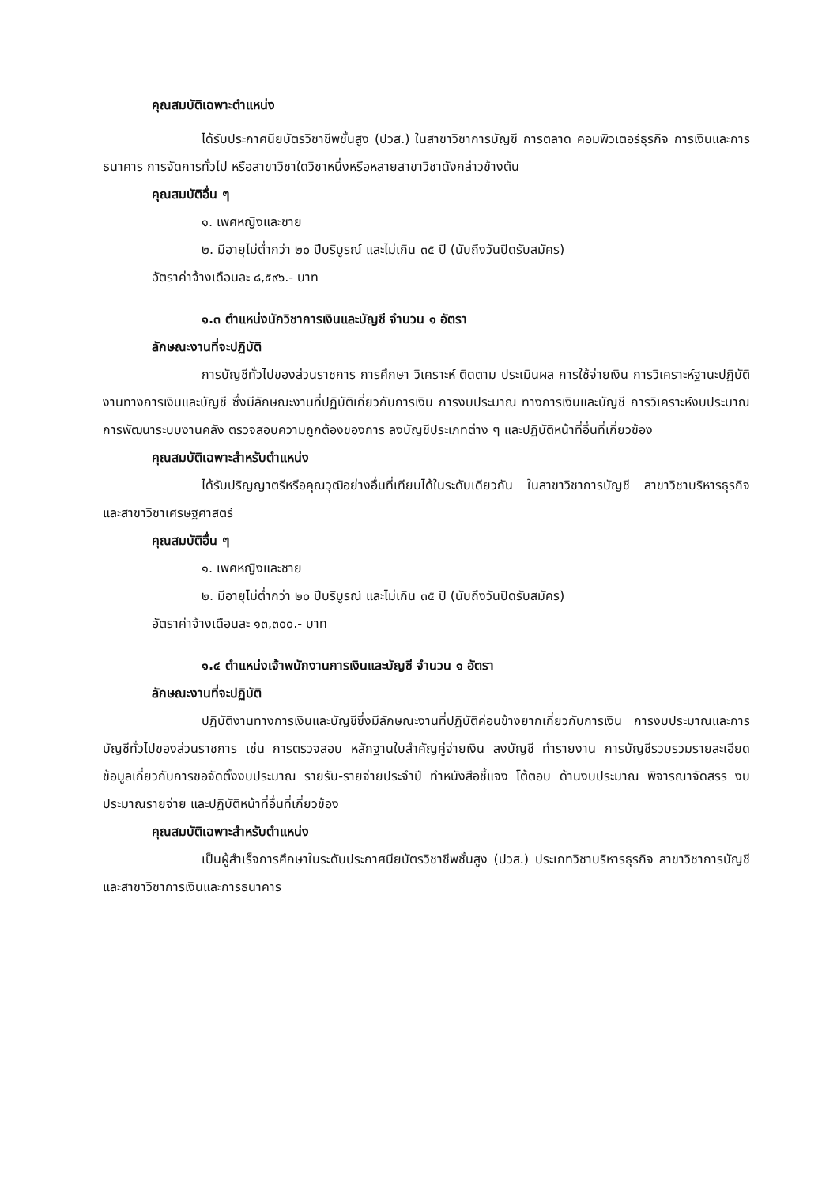คุณสมบัติเฉพาะตำแหน่ง
ได้รับประกาศนียบัตรวิชาชีพชั้นสูง (ปวส.) ในสาขาวิชาการบัญชี การตลาด คอมพิวเตอร์ธุรกิจ การเงินและการธนาคาร การจัดการทั่วไป หรือสาขาวิชาใดวิชาหนึ่งหรือหลายสาขาวิชาดังกล่าวข้างต้น
คุณสมบัติอื่น ๆ
๑. เพศหญิงและชาย
๒. มีอายุไม่ต่ำกว่า ๒๐ ปีบริบูรณ์ และไม่เกิน ๓๕ ปี (นับถึงวันปิดรับสมัคร)
อัตราค่าจ้างเดือนละ ๘,๕๙๖.- บาท
๑.๓ ตำแหน่งนักวิชาการเงินและบัญชี จำนวน ๑ อัตรา
ลักษณะงานที่จะปฏิบัติ
การบัญชีทั่วไปของส่วนราชการ การศึกษา วิเคราะห์ ติดตาม ประเมินผล การใช้จ่ายเงิน การวิเคราะห์ฐานะปฏิบัติงานทางการเงินและบัญชี ซึ่งมีลักษณะงานที่ปฏิบัติเกี่ยวกับการเงิน การงบประมาณ ทางการเงินและบัญชี การวิเคราะห์งบประมาณ การพัฒนาระบบงานคลัง ตรวจสอบความถูกต้องของการ ลงบัญชีประเภทต่าง ๆ และปฏิบัติหน้าที่อื่นที่เกี่ยวข้อง
คุณสมบัติเฉพาะสำหรับตำแหน่ง
ได้รับปริญญาตรีหรือคุณวุฒิอย่างอื่นที่เทียบได้ในระดับเดียวกัน ในสาขาวิชาการบัญชี สาขาวิชาบริหารธุรกิจ และสาขาวิชาเศรษฐศาสตร์
คุณสมบัติอื่น ๆ
๑. เพศหญิงและชาย
๒. มีอายุไม่ต่ำกว่า ๒๐ ปีบริบูรณ์ และไม่เกิน ๓๕ ปี (นับถึงวันปิดรับสมัคร)
อัตราค่าจ้างเดือนละ ๑๓,๓๐๐.- บาท
๑.๔ ตำแหน่งเจ้าพนักงานการเงินและบัญชี จำนวน ๑ อัตรา
ลักษณะงานที่จะปฏิบัติ
ปฏิบัติงานทางการเงินและบัญชีซึ่งมีลักษณะงานที่ปฏิบัติค่อนข้างยากเกี่ยวกับการเงิน การงบประมาณและการบัญชีทั่วไปของส่วนราชการ เช่น การตรวจสอบ หลักฐานใบสำคัญคู่จ่ายเงิน ลงบัญชี ทำรายงาน การบัญชีรวบรวมรายละเอียดข้อมูลเกี่ยวกับการขอจัดตั้งงบประมาณ รายรับ-รายจ่ายประจำปี ทำหนังสือชี้แจง โต้ตอบ ด้านงบประมาณ พิจารณาจัดสรร งบประมาณรายจ่าย และปฏิบัติหน้าที่อื่นที่เกี่ยวข้อง
คุณสมบัติเฉพาะสำหรับตำแหน่ง
เป็นผู้สำเร็จการศึกษาในระดับประกาศนียบัตรวิชาชีพชั้นสูง (ปวส.) ประเภทวิชาบริหารธุรกิจ สาขาวิชาการบัญชี และสาขาวิชาการเงินและการธนาคาร